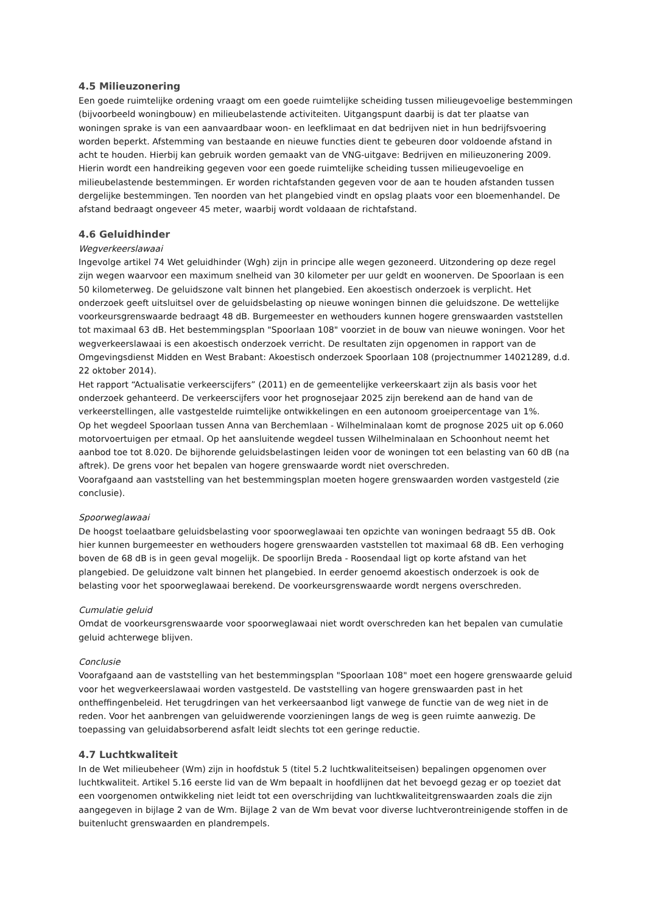4.5 Milieuzonering
Een goede ruimtelijke ordening vraagt om een goede ruimtelijke scheiding tussen milieugevoelige bestemmingen (bijvoorbeeld woningbouw) en milieubelastende activiteiten. Uitgangspunt daarbij is dat ter plaatse van woningen sprake is van een aanvaardbaar woon- en leefklimaat en dat bedrijven niet in hun bedrijfsvoering worden beperkt. Afstemming van bestaande en nieuwe functies dient te gebeuren door voldoende afstand in acht te houden. Hierbij kan gebruik worden gemaakt van de VNG-uitgave: Bedrijven en milieuzonering 2009. Hierin wordt een handreiking gegeven voor een goede ruimtelijke scheiding tussen milieugevoelige en milieubelastende bestemmingen. Er worden richtafstanden gegeven voor de aan te houden afstanden tussen dergelijke bestemmingen. Ten noorden van het plangebied vindt en opslag plaats voor een bloemenhandel. De afstand bedraagt ongeveer 45 meter, waarbij wordt voldaaan de richtafstand.
4.6 Geluidhinder
Wegverkeerslawaai
Ingevolge artikel 74 Wet geluidhinder (Wgh) zijn in principe alle wegen gezoneerd. Uitzondering op deze regel zijn wegen waarvoor een maximum snelheid van 30 kilometer per uur geldt en woonerven. De Spoorlaan is een 50 kilometerweg. De geluidszone valt binnen het plangebied. Een akoestisch onderzoek is verplicht. Het onderzoek geeft uitsluitsel over de geluidsbelasting op nieuwe woningen binnen die geluidszone. De wettelijke voorkeursgrenswaarde bedraagt 48 dB. Burgemeester en wethouders kunnen hogere grenswaarden vaststellen tot maximaal 63 dB. Het bestemmingsplan "Spoorlaan 108" voorziet in de bouw van nieuwe woningen. Voor het wegverkeerslawaai is een akoestisch onderzoek verricht. De resultaten zijn opgenomen in rapport van de Omgevingsdienst Midden en West Brabant: Akoestisch onderzoek Spoorlaan 108 (projectnummer 14021289, d.d. 22 oktober 2014).
Het rapport “Actualisatie verkeerscijfers” (2011) en de gemeentelijke verkeerskaart zijn als basis voor het onderzoek gehanteerd. De verkeerscijfers voor het prognosejaar 2025 zijn berekend aan de hand van de verkeerstellingen, alle vastgestelde ruimtelijke ontwikkelingen en een autonoom groeipercentage van 1%.
Op het wegdeel Spoorlaan tussen Anna van Berchemlaan - Wilhelminalaan komt de prognose 2025 uit op 6.060 motorvoertuigen per etmaal. Op het aansluitende wegdeel tussen Wilhelminalaan en Schoonhout neemt het aanbod toe tot 8.020. De bijhorende geluidsbelastingen leiden voor de woningen tot een belasting van 60 dB (na aftrek). De grens voor het bepalen van hogere grenswaarde wordt niet overschreden.
Voorafgaand aan vaststelling van het bestemmingsplan moeten hogere grenswaarden worden vastgesteld (zie conclusie).
Spoorweglawaai
De hoogst toelaatbare geluidsbelasting voor spoorweglawaai ten opzichte van woningen bedraagt 55 dB. Ook hier kunnen burgemeester en wethouders hogere grenswaarden vaststellen tot maximaal 68 dB. Een verhoging boven de 68 dB is in geen geval mogelijk. De spoorlijn Breda - Roosendaal ligt op korte afstand van het plangebied. De geluidzone valt binnen het plangebied. In eerder genoemd akoestisch onderzoek is ook de belasting voor het spoorweglawaai berekend. De voorkeursgrenswaarde wordt nergens overschreden.
Cumulatie geluid
Omdat de voorkeursgrenswaarde voor spoorweglawaai niet wordt overschreden kan het bepalen van cumulatie geluid achterwege blijven.
Conclusie
Voorafgaand aan de vaststelling van het bestemmingsplan "Spoorlaan 108" moet een hogere grenswaarde geluid voor het wegverkeerslawaai worden vastgesteld. De vaststelling van hogere grenswaarden past in het ontheffingenbeleid. Het terugdringen van het verkeersaanbod ligt vanwege de functie van de weg niet in de reden. Voor het aanbrengen van geluidwerende voorzieningen langs de weg is geen ruimte aanwezig. De toepassing van geluidabsorberend asfalt leidt slechts tot een geringe reductie.
4.7 Luchtkwaliteit
In de Wet milieubeheer (Wm) zijn in hoofdstuk 5 (titel 5.2 luchtkwaliteitseisen) bepalingen opgenomen over luchtkwaliteit. Artikel 5.16 eerste lid van de Wm bepaalt in hoofdlijnen dat het bevoegd gezag er op toeziet dat een voorgenomen ontwikkeling niet leidt tot een overschrijding van luchtkwaliteitgrenswaarden zoals die zijn aangegeven in bijlage 2 van de Wm. Bijlage 2 van de Wm bevat voor diverse luchtverontreinigende stoffen in de buitenlucht grenswaarden en plandrempels.